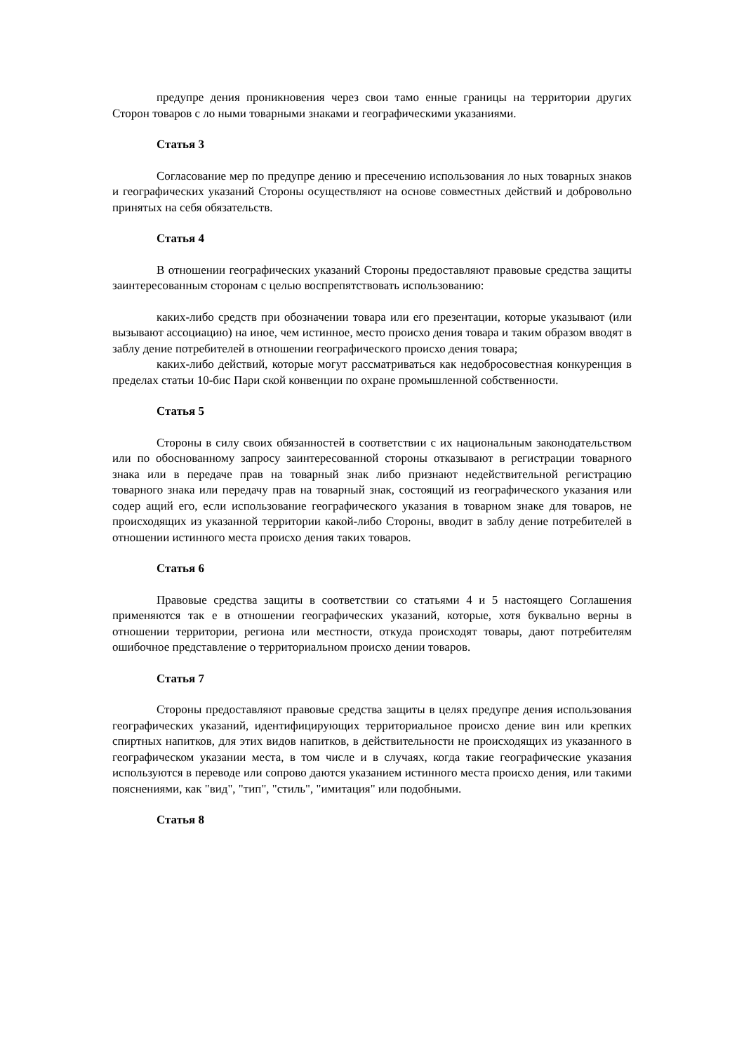предупре дения проникновения через свои тамо енные границы на территории других Сторон товаров с ло ными товарными знаками и географическими указаниями.
Статья 3
Согласование мер по предупре дению и пресечению использования ло ных товарных знаков и географических указаний Стороны осуществляют на основе совместных действий и добровольно принятых на себя обязательств.
Статья 4
В отношении географических указаний Стороны предоставляют правовые средства защиты заинтересованным сторонам с целью воспрепятствовать использованию:
каких-либо средств при обозначении товара или его презентации, которые указывают (или вызывают ассоциацию) на иное, чем истинное, место происхо дения товара и таким образом вводят в заблу дение потребителей в отношении географического происхо дения товара;
каких-либо действий, которые могут рассматриваться как недобросовестная конкуренция в пределах статьи 10-бис Пари ской конвенции по охране промышленной собственности.
Статья 5
Стороны в силу своих обязанностей в соответствии с их национальным законодательством или по обоснованному запросу заинтересованной стороны отказывают в регистрации товарного знака или в передаче прав на товарный знак либо признают недействительной регистрацию товарного знака или передачу прав на товарный знак, состоящий из географического указания или содер ащий его, если использование географического указания в товарном знаке для товаров, не происходящих из указанной территории какой-либо Стороны, вводит в заблу дение потребителей в отношении истинного места происхо дения таких товаров.
Статья 6
Правовые средства защиты в соответствии со статьями 4 и 5 настоящего Соглашения применяются так е в отношении географических указаний, которые, хотя буквально верны в отношении территории, региона или местности, откуда происходят товары, дают потребителям ошибочное представление о территориальном происхо дении товаров.
Статья 7
Стороны предоставляют правовые средства защиты в целях предупре дения использования географических указаний, идентифицирующих территориальное происхо дение вин или крепких спиртных напитков, для этих видов напитков, в действительности не происходящих из указанного в географическом указании места, в том числе и в случаях, когда такие географические указания используются в переводе или сопрово даются указанием истинного места происхо дения, или такими пояснениями, как "вид", "тип", "стиль", "имитация" или подобными.
Статья 8